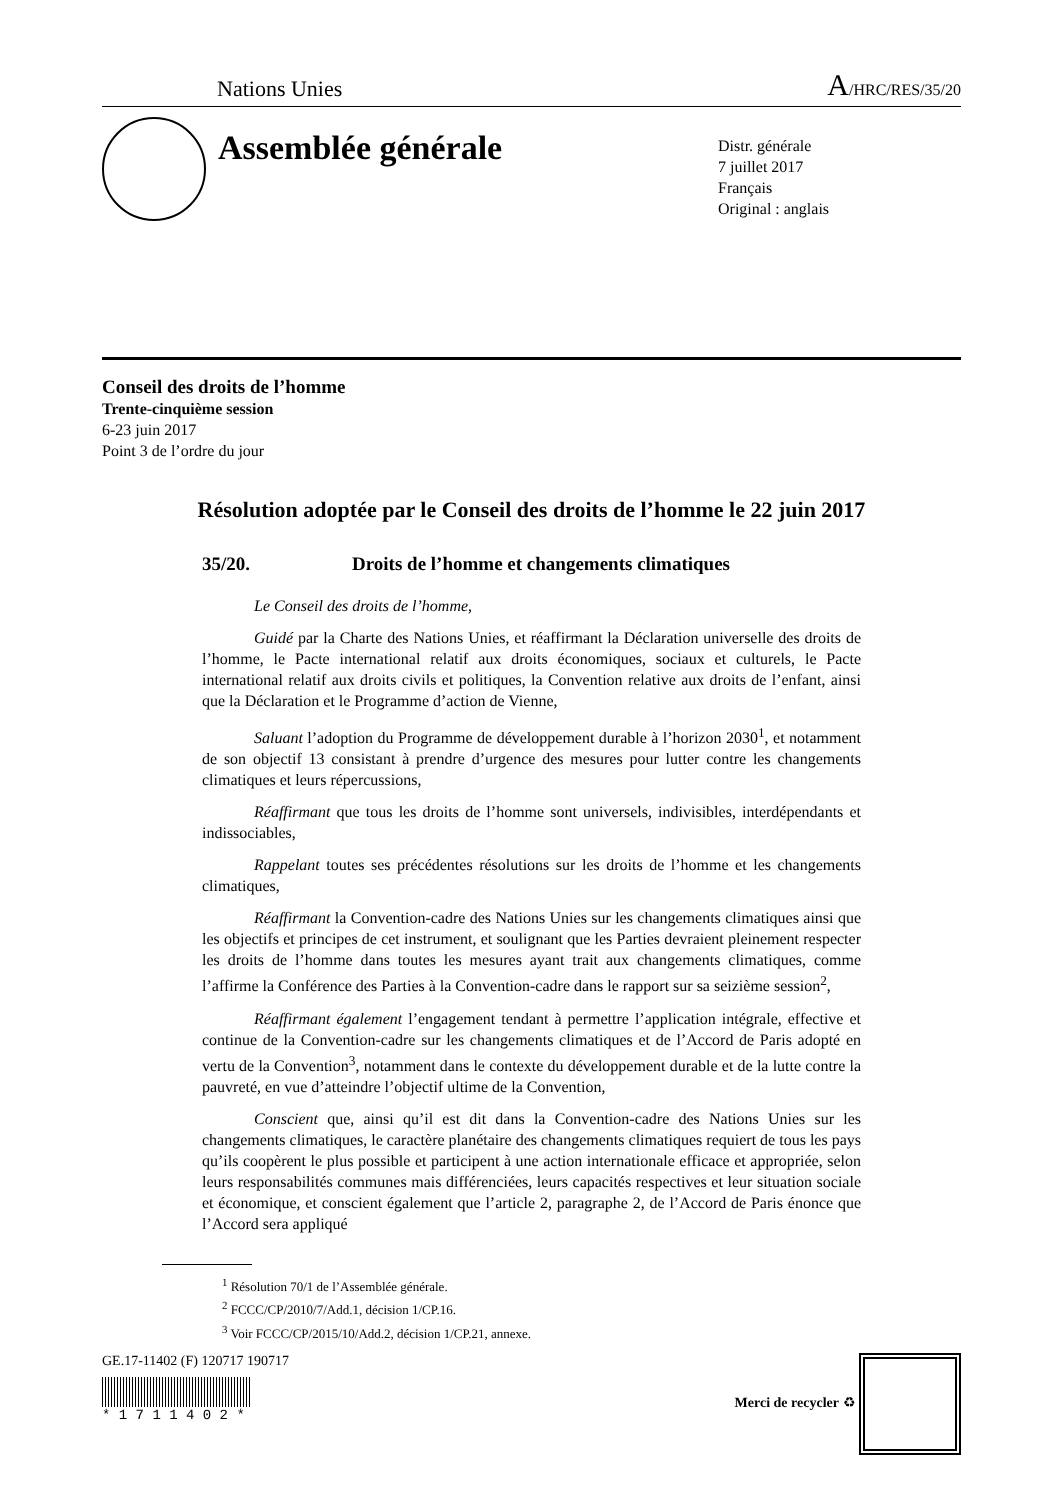Nations Unies A/HRC/RES/35/20
Assemblée générale
Distr. générale
7 juillet 2017
Français
Original : anglais
Conseil des droits de l’homme
Trente-cinquième session
6-23 juin 2017
Point 3 de l’ordre du jour
Résolution adoptée par le Conseil des droits de l’homme le 22 juin 2017
35/20. Droits de l’homme et changements climatiques
Le Conseil des droits de l’homme,
Guidé par la Charte des Nations Unies, et réaffirmant la Déclaration universelle des droits de l’homme, le Pacte international relatif aux droits économiques, sociaux et culturels, le Pacte international relatif aux droits civils et politiques, la Convention relative aux droits de l’enfant, ainsi que la Déclaration et le Programme d’action de Vienne,
Saluant l’adoption du Programme de développement durable à l’horizon 2030<sup>1</sup>, et notamment de son objectif 13 consistant à prendre d’urgence des mesures pour lutter contre les changements climatiques et leurs répercussions,
Réaffirmant que tous les droits de l’homme sont universels, indivisibles, interdépendants et indissociables,
Rappelant toutes ses précédentes résolutions sur les droits de l’homme et les changements climatiques,
Réaffirmant la Convention-cadre des Nations Unies sur les changements climatiques ainsi que les objectifs et principes de cet instrument, et soulignant que les Parties devraient pleinement respecter les droits de l’homme dans toutes les mesures ayant trait aux changements climatiques, comme l’affirme la Conférence des Parties à la Convention-cadre dans le rapport sur sa seizième session<sup>2</sup>,
Réaffirmant également l’engagement tendant à permettre l’application intégrale, effective et continue de la Convention-cadre sur les changements climatiques et de l’Accord de Paris adopté en vertu de la Convention<sup>3</sup>, notamment dans le contexte du développement durable et de la lutte contre la pauvreté, en vue d’atteindre l’objectif ultime de la Convention,
Conscient que, ainsi qu’il est dit dans la Convention-cadre des Nations Unies sur les changements climatiques, le caractère planétaire des changements climatiques requiert de tous les pays qu’ils coopèrent le plus possible et participent à une action internationale efficace et appropriée, selon leurs responsabilités communes mais différenciées, leurs capacités respectives et leur situation sociale et économique, et conscient également que l’article 2, paragraphe 2, de l’Accord de Paris énonce que l’Accord sera appliqué
<sup>1</sup> Résolution 70/1 de l’Assemblée générale.
<sup>2</sup> FCCC/CP/2010/7/Add.1, décision 1/CP.16.
<sup>3</sup> Voir FCCC/CP/2015/10/Add.2, décision 1/CP.21, annexe.
GE.17-11402 (F) 120717 190717
* 1 7 1 1 4 0 2 *
Merci de recycler ♻